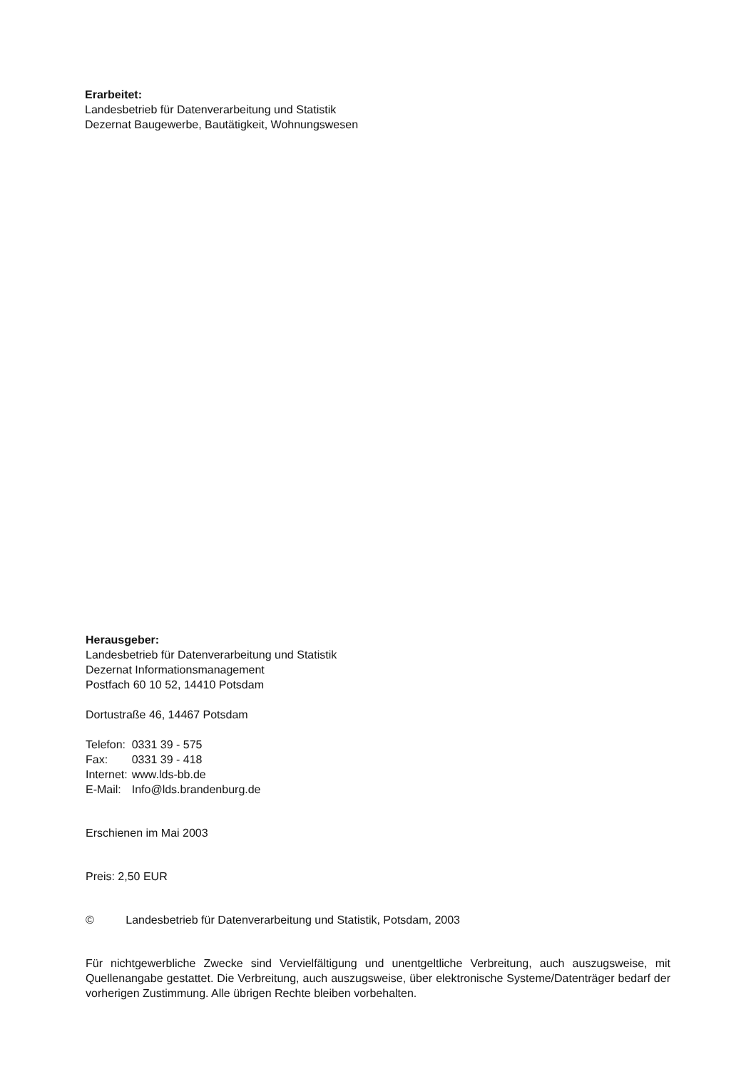Erarbeitet:
Landesbetrieb für Datenverarbeitung und Statistik
Dezernat Baugewerbe, Bautätigkeit, Wohnungswesen
Herausgeber:
Landesbetrieb für Datenverarbeitung und Statistik
Dezernat Informationsmanagement
Postfach 60 10 52, 14410 Potsdam
Dortustraße 46, 14467 Potsdam
| Telefon: | 0331 39 - 575 |
| Fax: | 0331 39 - 418 |
| Internet: | www.lds-bb.de |
| E-Mail: | Info@lds.brandenburg.de |
Erschienen im Mai 2003
Preis: 2,50 EUR
© Landesbetrieb für Datenverarbeitung und Statistik, Potsdam, 2003
Für nichtgewerbliche Zwecke sind Vervielfältigung und unentgeltliche Verbreitung, auch auszugsweise, mit Quellenangabe gestattet. Die Verbreitung, auch auszugsweise, über elektronische Systeme/Datenträger bedarf der vorherigen Zustimmung. Alle übrigen Rechte bleiben vorbehalten.